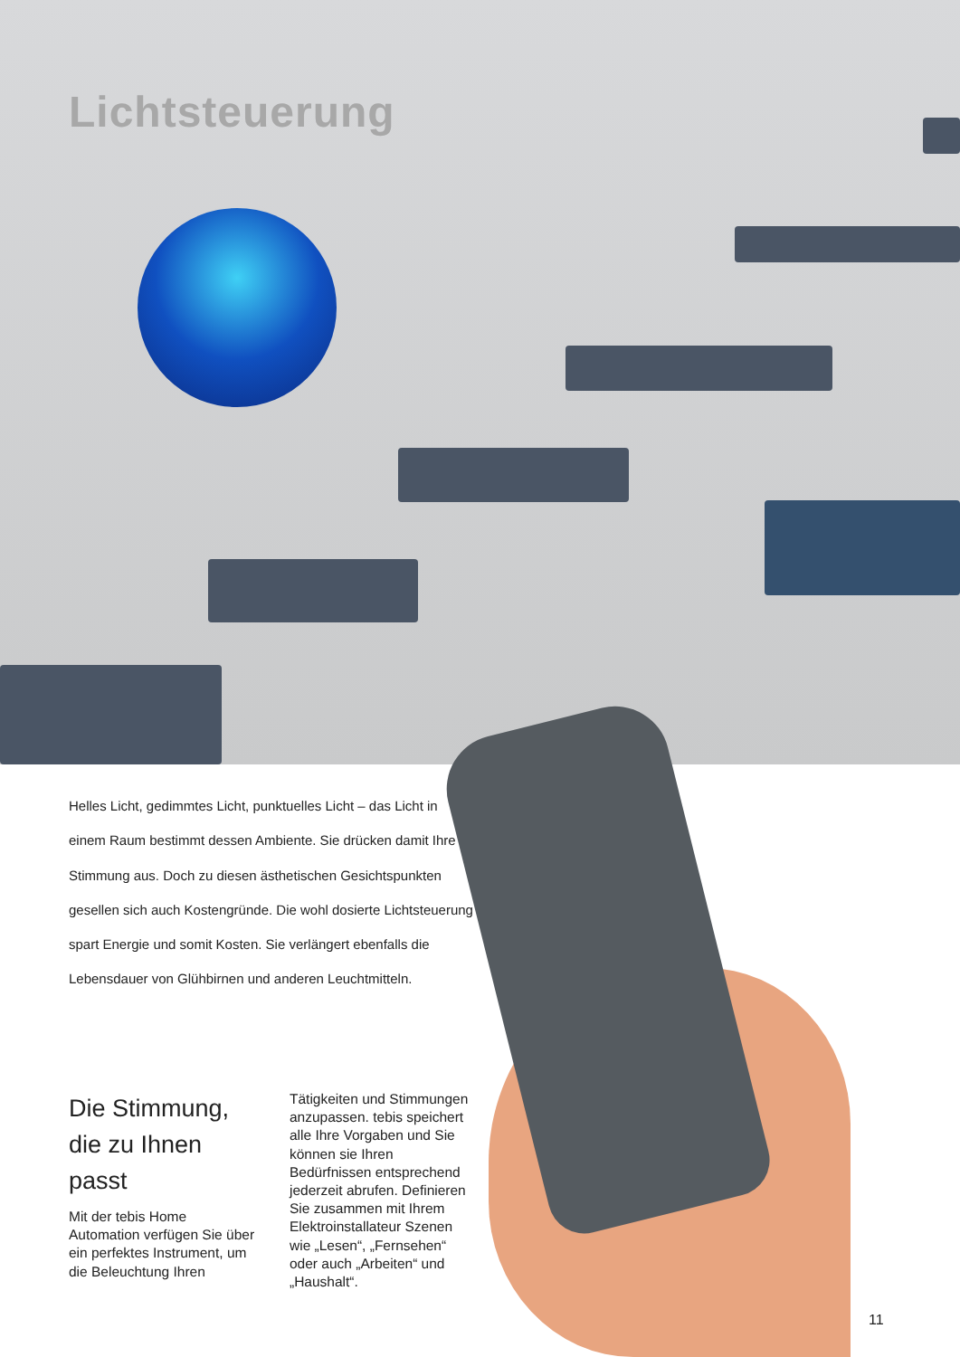Lichtsteuerung
Helles Licht, gedimmtes Licht, punktuelles Licht – das Licht in einem Raum bestimmt dessen Ambiente. Sie drücken damit Ihre Stimmung aus. Doch zu diesen ästhetischen Gesichtspunkten gesellen sich auch Kostengründe. Die wohl dosierte Lichtsteuerung spart Energie und somit Kosten. Sie verlängert ebenfalls die Lebensdauer von Glühbirnen und anderen Leuchtmitteln.
Die Stimmung, die zu Ihnen passt
Mit der tebis Home Automation verfügen Sie über ein perfektes Instrument, um die Beleuchtung Ihren
Tätigkeiten und Stimmungen anzupassen. tebis speichert alle Ihre Vorgaben und Sie können sie Ihren Bedürfnissen entsprechend jederzeit abrufen. Definieren Sie zusammen mit Ihrem Elektroinstallateur Szenen wie „Lesen“, „Fernsehen“ oder auch „Arbeiten“ und „Haushalt“.
11